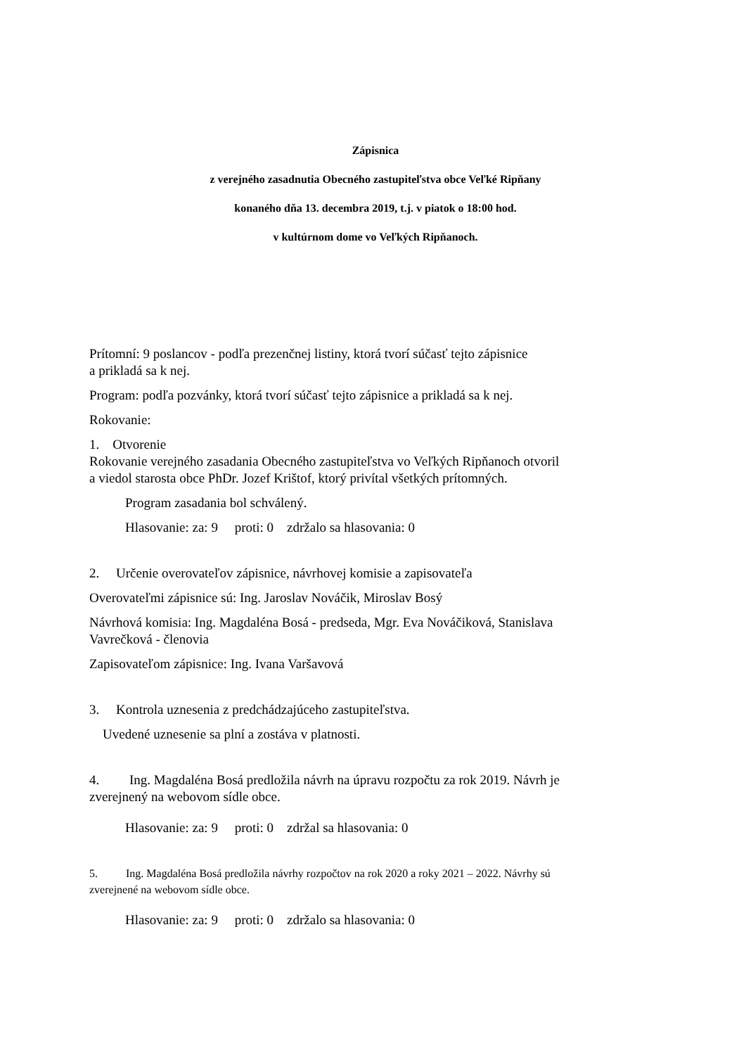Zápisnica
z verejného zasadnutia Obecného zastupiteľstva obce Veľké Ripňany
konaného dňa 13. decembra 2019, t.j. v piatok o 18:00 hod.
v kultúrnom dome vo Veľkých Ripňanoch.
Prítomní: 9 poslancov - podľa prezenčnej listiny, ktorá tvorí súčasť tejto zápisnice
a prikladá sa k nej.
Program: podľa pozvánky, ktorá tvorí súčasť tejto zápisnice a prikladá sa k nej.
Rokovanie:
1. Otvorenie
Rokovanie verejného zasadania Obecného zastupiteľstva vo Veľkých Ripňanoch otvoril
a viedol starosta obce PhDr. Jozef Krištof, ktorý privítal všetkých prítomných.
Program zasadania bol schválený.
Hlasovanie: za: 9 proti: 0 zdržalo sa hlasovania: 0
2. Určenie overovateľov zápisnice, návrhovej komisie a zapisovateľa
Overovateľmi zápisnice sú: Ing. Jaroslav Nováčik, Miroslav Bosý
Návrhová komisia: Ing. Magdaléna Bosá - predseda, Mgr. Eva Nováčiková, Stanislava
Vavrečková - členovia
Zapisovateľom zápisnice: Ing. Ivana Varšavová
3. Kontrola uznesenia z predchádzajúceho zastupiteľstva.
Uvedené uznesenie sa plní a zostáva v platnosti.
4. Ing. Magdaléna Bosá predložila návrh na úpravu rozpočtu za rok 2019. Návrh je
zverejnený na webovom sídle obce.
Hlasovanie: za: 9 proti: 0 zdržal sa hlasovania: 0
5. Ing. Magdaléna Bosá predložila návrhy rozpočtov na rok 2020 a roky 2021 – 2022. Návrhy sú
zverejnené na webovom sídle obce.
Hlasovanie: za: 9 proti: 0 zdržalo sa hlasovania: 0